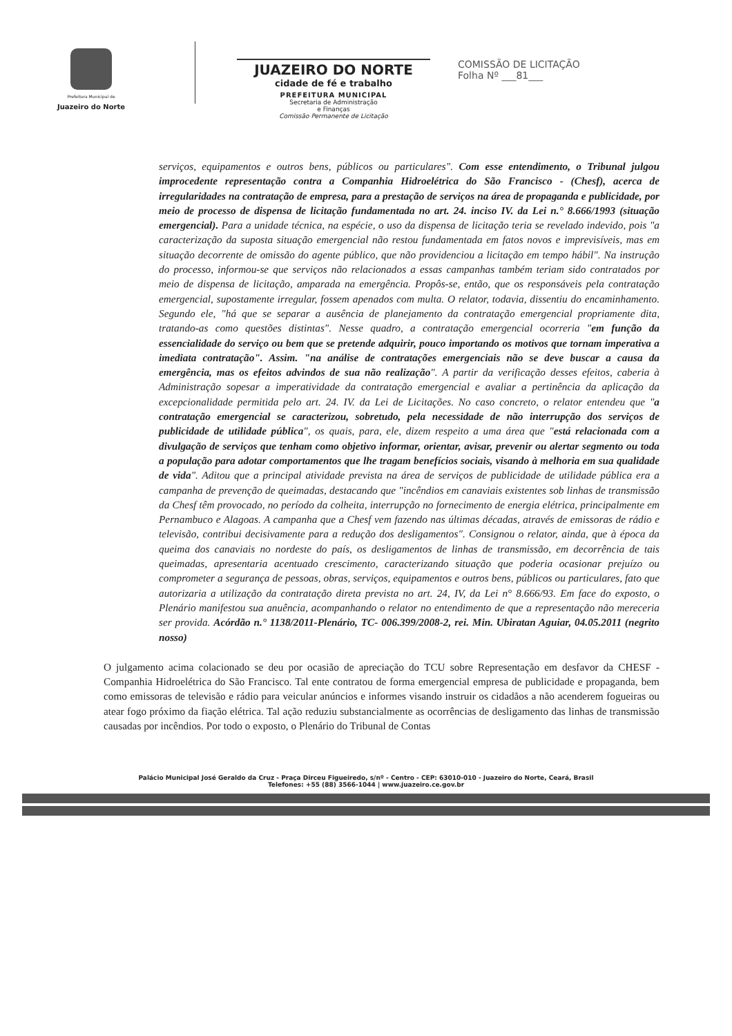Prefeitura Municipal de
Juazeiro do Norte
JUAZEIRO DO NORTE
cidade de fé e trabalho
PREFEITURA MUNICIPAL
Secretaria de Administração
e Finanças
Comissão Permanente de Licitação
COMISSÃO DE LICITAÇÃO
Folha Nº ___81___
serviços, equipamentos e outros bens, públicos ou particulares". Com esse entendimento, o Tribunal julgou improcedente representação contra a Companhia Hidroelétrica do São Francisco - (Chesf), acerca de irregularidades na contratação de empresa, para a prestação de serviços na área de propaganda e publicidade, por meio de processo de dispensa de licitação fundamentada no art. 24. inciso IV. da Lei n.° 8.666/1993 (situação emergencial). Para a unidade técnica, na espécie, o uso da dispensa de licitação teria se revelado indevido, pois "a caracterização da suposta situação emergencial não restou fundamentada em fatos novos e imprevisíveis, mas em situação decorrente de omissão do agente público, que não providenciou a licitação em tempo hábil". Na instrução do processo, informou-se que serviços não relacionados a essas campanhas também teriam sido contratados por meio de dispensa de licitação, amparada na emergência. Propôs-se, então, que os responsáveis pela contratação emergencial, supostamente irregular, fossem apenados com multa. O relator, todavia, dissentiu do encaminhamento. Segundo ele, "há que se separar a ausência de planejamento da contratação emergencial propriamente dita, tratando-as como questões distintas". Nesse quadro, a contratação emergencial ocorreria "em função da essencialidade do serviço ou bem que se pretende adquirir, pouco importando os motivos que tornam imperativa a imediata contratação". Assim. "na análise de contratações emergenciais não se deve buscar a causa da emergência, mas os efeitos advindos de sua não realização". A partir da verificação desses efeitos, caberia à Administração sopesar a imperatividade da contratação emergencial e avaliar a pertinência da aplicação da excepcionalidade permitida pelo art. 24. IV. da Lei de Licitações. No caso concreto, o relator entendeu que "a contratação emergencial se caracterizou, sobretudo, pela necessidade de não interrupção dos serviços de publicidade de utilidade pública", os quais, para, ele, dizem respeito a uma área que "está relacionada com a divulgação de serviços que tenham como objetivo informar, orientar, avisar, prevenir ou alertar segmento ou toda a população para adotar comportamentos que lhe tragam benefícios sociais, visando à melhoria em sua qualidade de vida". Aditou que a principal atividade prevista na área de serviços de publicidade de utilidade pública era a campanha de prevenção de queimadas, destacando que "incêndios em canaviais existentes sob linhas de transmissão da Chesf têm provocado, no período da colheita, interrupção no fornecimento de energia elétrica, principalmente em Pernambuco e Alagoas. A campanha que a Chesf vem fazendo nas últimas décadas, através de emissoras de rádio e televisão, contribui decisivamente para a redução dos desligamentos". Consignou o relator, ainda, que à época da queima dos canaviais no nordeste do país, os desligamentos de linhas de transmissão, em decorrência de tais queimadas, apresentaria acentuado crescimento, caracterizando situação que poderia ocasionar prejuízo ou comprometer a segurança de pessoas, obras, serviços, equipamentos e outros bens, públicos ou particulares, fato que autorizaria a utilização da contratação direta prevista no art. 24, IV, da Lei n° 8.666/93. Em face do exposto, o Plenário manifestou sua anuência, acompanhando o relator no entendimento de que a representação não mereceria ser provida. Acórdão n.° 1138/2011-Plenário, TC- 006.399/2008-2, rei. Min. Ubiratan Aguiar, 04.05.2011 (negrito nosso)
O julgamento acima colacionado se deu por ocasião de apreciação do TCU sobre Representação em desfavor da CHESF - Companhia Hidroelétrica do São Francisco. Tal ente contratou de forma emergencial empresa de publicidade e propaganda, bem como emissoras de televisão e rádio para veicular anúncios e informes visando instruir os cidadãos a não acenderem fogueiras ou atear fogo próximo da fiação elétrica. Tal ação reduziu substancialmente as ocorrências de desligamento das linhas de transmissão causadas por incêndios. Por todo o exposto, o Plenário do Tribunal de Contas
Palácio Municipal José Geraldo da Cruz - Praça Dirceu Figueiredo, s/nº - Centro - CEP: 63010-010 - Juazeiro do Norte, Ceará, Brasil
Telefones: +55 (88) 3566-1044 | www.juazeiro.ce.gov.br